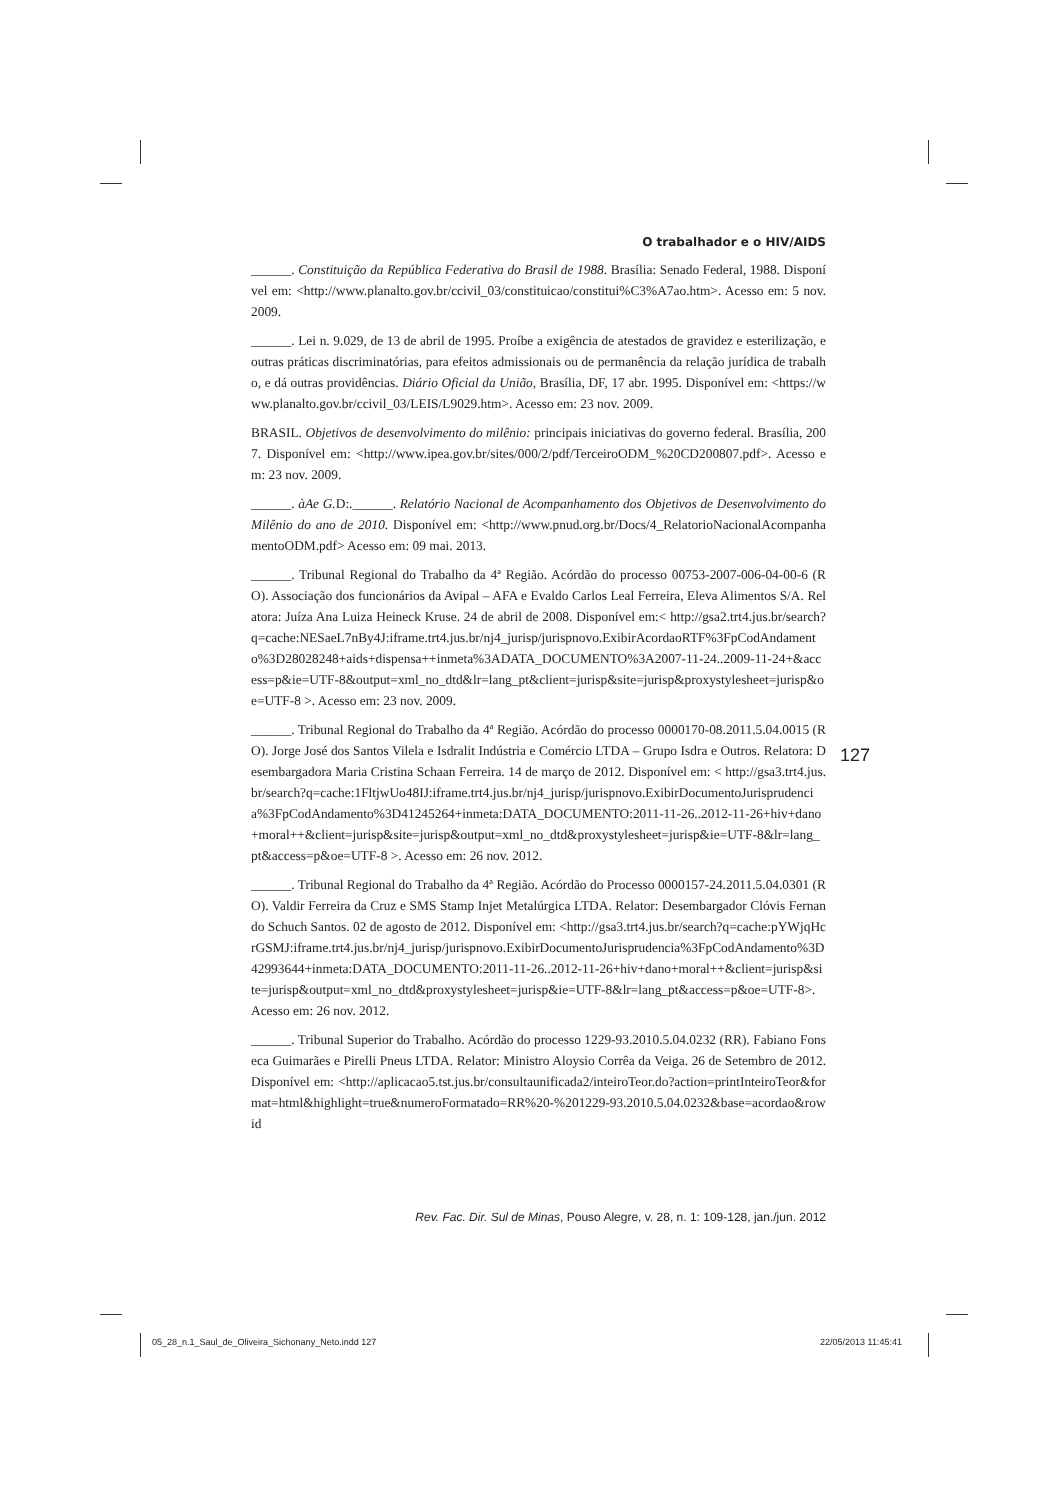O trabalhador e o HIV/AIDS
______. Constituição da República Federativa do Brasil de 1988. Brasília: Senado Federal, 1988. Disponível em: <http://www.planalto.gov.br/ccivil_03/constituicao/constitui%C3%A7ao.htm>. Acesso em: 5 nov. 2009.
______. Lei n. 9.029, de 13 de abril de 1995. Proíbe a exigência de atestados de gravidez e esterilização, e outras práticas discriminatórias, para efeitos admissionais ou de permanência da relação jurídica de trabalho, e dá outras providências. Diário Oficial da União, Brasília, DF, 17 abr. 1995. Disponível em: <https://www.planalto.gov.br/ccivil_03/LEIS/L9029.htm>. Acesso em: 23 nov. 2009.
BRASIL. Objetivos de desenvolvimento do milênio: principais iniciativas do governo federal. Brasília, 2007. Disponível em: <http://www.ipea.gov.br/sites/000/2/pdf/TerceiroODM_%20CD200807.pdf>. Acesso em: 23 nov. 2009.
______. àAe G. D:.______. Relatório Nacional de Acompanhamento dos Objetivos de Desenvolvimento do Milênio do ano de 2010. Disponível em: <http://www.pnud.org.br/Docs/4_RelatorioNacionalAcompanhamentoODM.pdf> Acesso em: 09 mai. 2013.
______. Tribunal Regional do Trabalho da 4ª Região. Acórdão do processo 00753-2007-006-04-00-6 (RO). Associação dos funcionários da Avipal – AFA e Evaldo Carlos Leal Ferreira, Eleva Alimentos S/A. Relatora: Juíza Ana Luiza Heineck Kruse. 24 de abril de 2008. Disponível em:< http://gsa2.trt4.jus.br/search?q=cache:NESaeL7nBy4J:iframe.trt4.jus.br/nj4_jurisp/jurispnovo.ExibirAcordaoRTF%3FpCodAndamento%3D28028248+aids+dispensa++inmeta%3ADATA_DOCUMENTO%3A2007-11-24..2009-11-24+&access=p&ie=UTF-8&output=xml_no_dtd&lr=lang_pt&client=jurisp&site=jurisp&proxystylesheet=jurisp&oe=UTF-8 >. Acesso em: 23 nov. 2009.
______. Tribunal Regional do Trabalho da 4ª Região. Acórdão do processo 0000170-08.2011.5.04.0015 (RO). Jorge José dos Santos Vilela e Isdralit Indústria e Comércio LTDA – Grupo Isdra e Outros. Relatora: Desembargadora Maria Cristina Schaan Ferreira. 14 de março de 2012. Disponível em: < http://gsa3.trt4.jus.br/search?q=cache:1FltjwUo48IJ:iframe.trt4.jus.br/nj4_jurisp/jurispnovo.ExibirDocumentoJurisprudencia%3FpCodAndamento%3D41245264+inmeta:DATA_DOCUMENTO:2011-11-26..2012-11-26+hiv+dano+moral++&client=jurisp&site=jurisp&output=xml_no_dtd&proxystylesheet=jurisp&ie=UTF-8&lr=lang_pt&access=p&oe=UTF-8 >. Acesso em: 26 nov. 2012.
______. Tribunal Regional do Trabalho da 4ª Região. Acórdão do Processo 0000157-24.2011.5.04.0301 (RO). Valdir Ferreira da Cruz e SMS Stamp Injet Metalúrgica LTDA. Relator: Desembargador Clóvis Fernando Schuch Santos. 02 de agosto de 2012. Disponível em: <http://gsa3.trt4.jus.br/search?q=cache:pYWjqHcrGSMJ:iframe.trt4.jus.br/nj4_jurisp/jurispnovo.ExibirDocumentoJurisprudencia%3FpCodAndamento%3D42993644+inmeta:DATA_DOCUMENTO:2011-11-26..2012-11-26+hiv+dano+moral++&client=jurisp&site=jurisp&output=xml_no_dtd&proxystylesheet=jurisp&ie=UTF-8&lr=lang_pt&access=p&oe=UTF-8>. Acesso em: 26 nov. 2012.
______. Tribunal Superior do Trabalho. Acórdão do processo 1229-93.2010.5.04.0232 (RR). Fabiano Fonseca Guimarães e Pirelli Pneus LTDA. Relator: Ministro Aloysio Corrêa da Veiga. 26 de Setembro de 2012. Disponível em: <http://aplicacao5.tst.jus.br/consultaunificada2/inteiroTeor.do?action=printInteiroTeor&format=html&highlight=true&numeroFormatado=RR%20-%201229-93.2010.5.04.0232&base=acordao&rowid
127
Rev. Fac. Dir. Sul de Minas, Pouso Alegre, v. 28, n. 1: 109-128, jan./jun. 2012
05_28_n.1_Saul_de_Oliveira_Sichonany_Neto.indd 127
22/05/2013 11:45:41